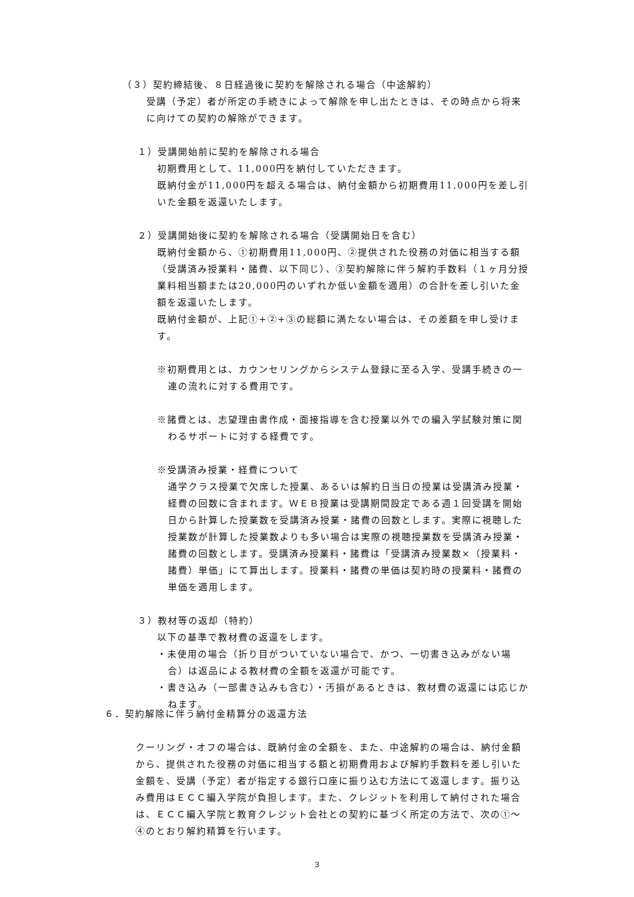（３）契約締結後、８日経過後に契約を解除される場合（中途解約）
受講（予定）者が所定の手続きによって解除を申し出たときは、その時点から将来に向けての契約の解除ができます。
１）受講開始前に契約を解除される場合
初期費用として、11,000円を納付していただきます。
既納付金が11,000円を超える場合は、納付金額から初期費用11,000円を差し引いた金額を返還いたします。
２）受講開始後に契約を解除される場合（受講開始日を含む）
既納付金額から、①初期費用11,000円、②提供された役務の対価に相当する額（受講済み授業料・諸費、以下同じ）、③契約解除に伴う解約手数料（１ヶ月分授業料相当額または20,000円のいずれか低い金額を適用）の合計を差し引いた金額を返還いたします。
既納付金額が、上記①+②+③の総額に満たない場合は、その差額を申し受けます。
※初期費用とは、カウンセリングからシステム登録に至る入学、受講手続きの一連の流れに対する費用です。
※諸費とは、志望理由書作成・面接指導を含む授業以外での編入学試験対策に関わるサポートに対する経費です。
※受講済み授業・経費について
通学クラス授業で欠席した授業、あるいは解約日当日の授業は受講済み授業・経費の回数に含まれます。ＷＥＢ授業は受講期間設定である週１回受講を開始日から計算した授業数を受講済み授業・諸費の回数とします。実際に視聴した授業数が計算した授業数よりも多い場合は実際の視聴授業数を受講済み授業・諸費の回数とします。受講済み授業料・諸費は「受講済み授業数×（授業料・諸費）単価」にて算出します。授業料・諸費の単価は契約時の授業料・諸費の単価を適用します。
３）教材等の返却（特約）
以下の基準で教材費の返還をします。
・未使用の場合（折り目がついていない場合で、かつ、一切書き込みがない場合）は返品による教材費の全額を返還が可能です。
・書き込み（一部書き込みも含む）・汚損があるときは、教材費の返還には応じかねます。
６．契約解除に伴う納付金精算分の返還方法
クーリング・オフの場合は、既納付金の全額を、また、中途解約の場合は、納付金額から、提供された役務の対価に相当する額と初期費用および解約手数料を差し引いた金額を、受講（予定）者が指定する銀行口座に振り込む方法にて返還します。振り込み費用はＥＣＣ編入学院が負担します。また、クレジットを利用して納付された場合は、ＥＣＣ編入学院と教育クレジット会社との契約に基づく所定の方法で、次の①～④のとおり解約精算を行います。
3